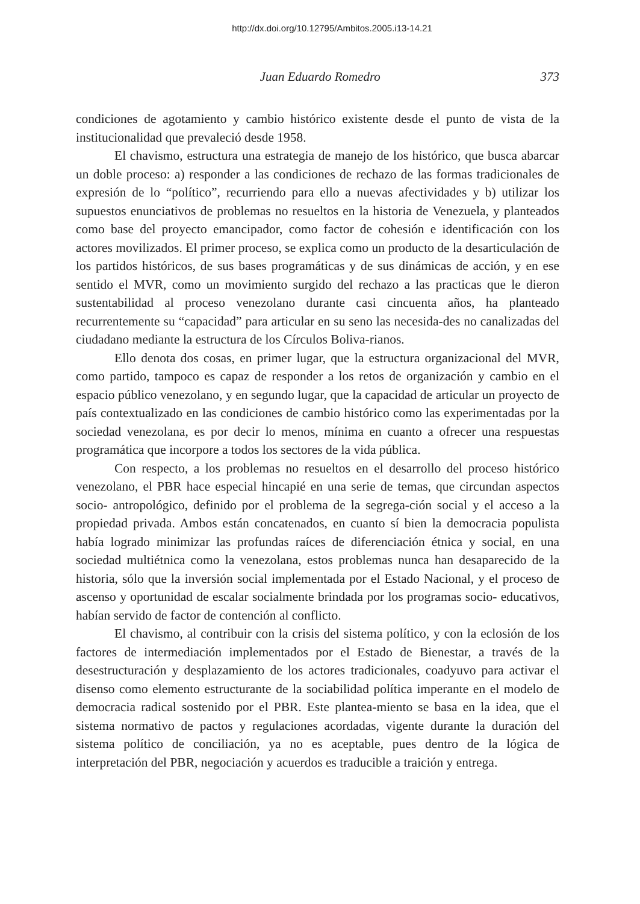http://dx.doi.org/10.12795/Ambitos.2005.i13-14.21
Juan Eduardo Romedro 373
condiciones de agotamiento y cambio histórico existente desde el punto de vista de la institucionalidad que prevaleció desde 1958.
El chavismo, estructura una estrategia de manejo de los histórico, que busca abarcar un doble proceso: a) responder a las condiciones de rechazo de las formas tradicionales de expresión de lo “político”, recurriendo para ello a nuevas afectividades y b) utilizar los supuestos enunciativos de problemas no resueltos en la historia de Venezuela, y planteados como base del proyecto emancipador, como factor de cohesión e identificación con los actores movilizados. El primer proceso, se explica como un producto de la desarticulación de los partidos históricos, de sus bases programáticas y de sus dinámicas de acción, y en ese sentido el MVR, como un movimiento surgido del rechazo a las practicas que le dieron sustentabilidad al proceso venezolano durante casi cincuenta años, ha planteado recurrentemente su “capacidad” para articular en su seno las necesida-des no canalizadas del ciudadano mediante la estructura de los Círculos Boliva-rianos.
Ello denota dos cosas, en primer lugar, que la estructura organizacional del MVR, como partido, tampoco es capaz de responder a los retos de organización y cambio en el espacio público venezolano, y en segundo lugar, que la capacidad de articular un proyecto de país contextualizado en las condiciones de cambio histórico como las experimentadas por la sociedad venezolana, es por decir lo menos, mínima en cuanto a ofrecer una respuestas programática que incorpore a todos los sectores de la vida pública.
Con respecto, a los problemas no resueltos en el desarrollo del proceso histórico venezolano, el PBR hace especial hincapié en una serie de temas, que circundan aspectos socio- antropológico, definido por el problema de la segrega-ción social y el acceso a la propiedad privada. Ambos están concatenados, en cuanto sí bien la democracia populista había logrado minimizar las profundas raíces de diferenciación étnica y social, en una sociedad multiétnica como la venezolana, estos problemas nunca han desaparecido de la historia, sólo que la inversión social implementada por el Estado Nacional, y el proceso de ascenso y oportunidad de escalar socialmente brindada por los programas socio- educativos, habían servido de factor de contención al conflicto.
El chavismo, al contribuir con la crisis del sistema político, y con la eclosión de los factores de intermediación implementados por el Estado de Bienestar, a través de la desestructuración y desplazamiento de los actores tradicionales, coadyuvo para activar el disenso como elemento estructurante de la sociabilidad política imperante en el modelo de democracia radical sostenido por el PBR. Este plantea-miento se basa en la idea, que el sistema normativo de pactos y regulaciones acordadas, vigente durante la duración del sistema político de conciliación, ya no es aceptable, pues dentro de la lógica de interpretación del PBR, negociación y acuerdos es traducible a traición y entrega.